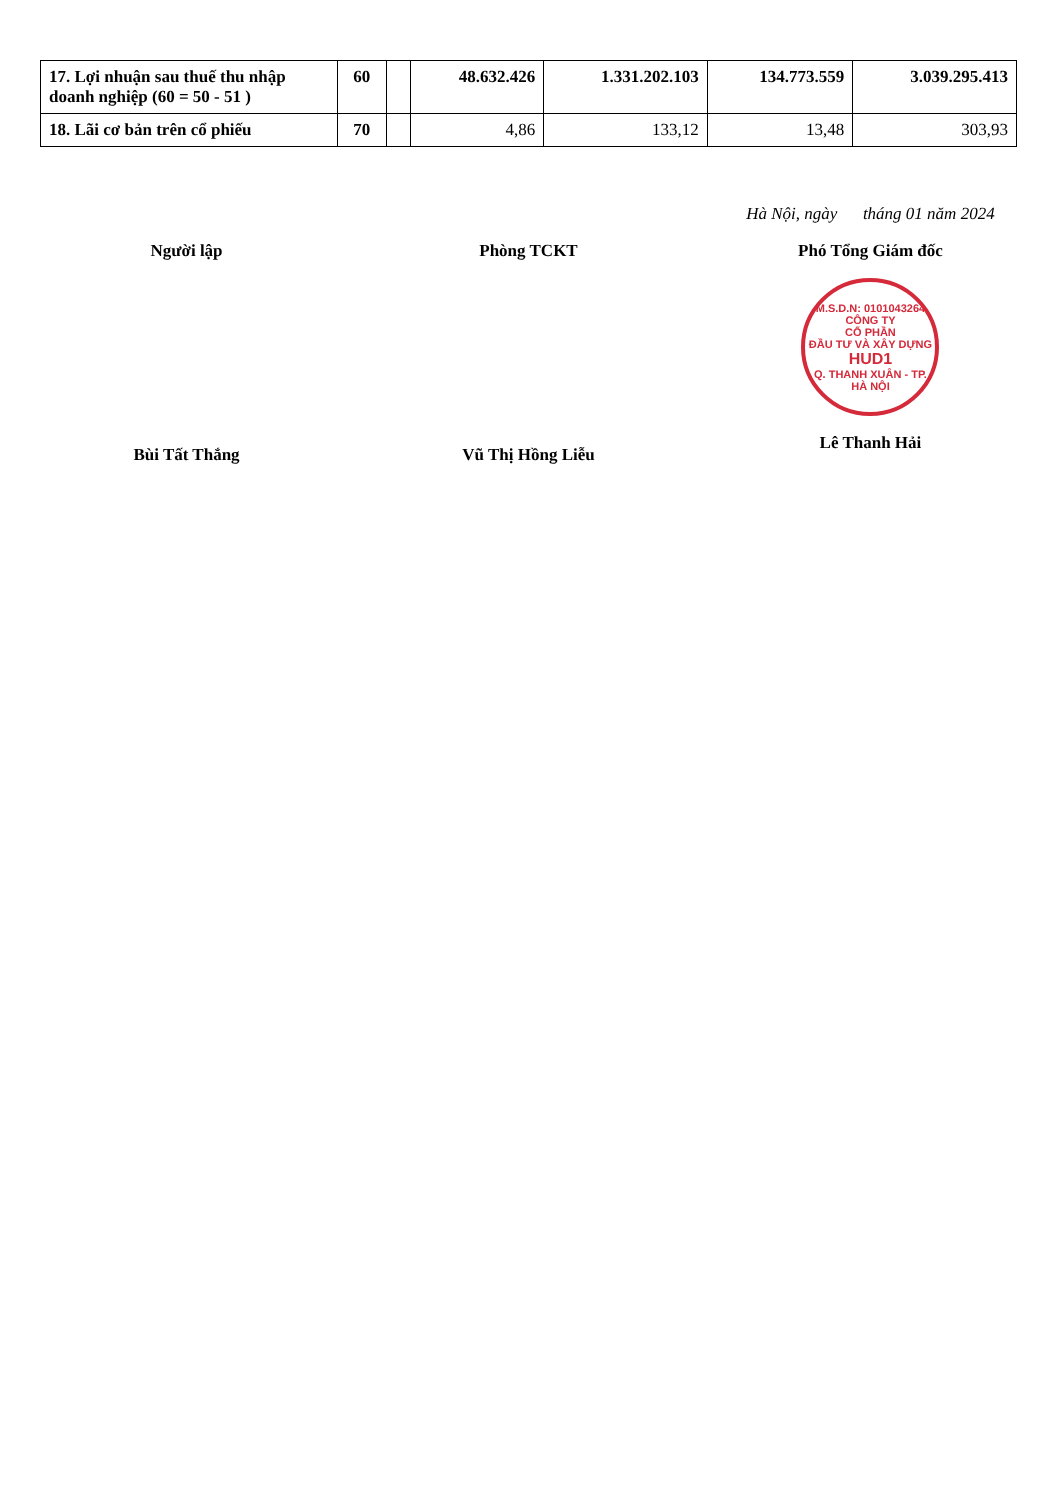| 17. Lợi nhuận sau thuế thu nhập doanh nghiệp (60 = 50 - 51 ) | 60 | | 48.632.426 | 1.331.202.103 | 134.773.559 | 3.039.295.413 |
| 18. Lãi cơ bản trên cổ phiếu | 70 | | 4,86 | 133,12 | 13,48 | 303,93 |
Người lập
Bùi Tất Thắng
Phòng TCKT
Vũ Thị Hồng Liễu
Hà Nội, ngày tháng 01 năm 2024
Phó Tổng Giám đốc
M.S.D.N: 0101043264
CÔNG TY
CỔ PHẦN
ĐẦU TƯ VÀ XÂY DỰNG
HUD1
Q. THANH XUÂN - TP. HÀ NỘI
Lê Thanh Hải